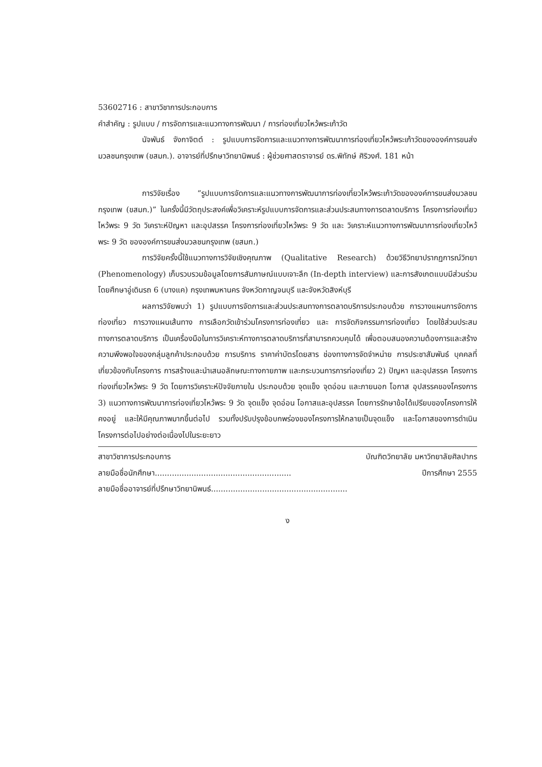53602716 : สาขาวิชาการประกอบการ
คำสำคัญ : รูปแบบ / การจัดการและแนวทางการพัฒนา / การท่องเที่ยวไหว้พระเก้าวัด
นัจพันธ์ จังกาจิตต์ : รูปแบบการจัดการและแนวทางการพัฒนาการท่องเที่ยวไหว้พระเก้าวัดขององค์การขนส่งมวลชนกรุงเทพ (ขสมก.). อาจารย์ที่ปรึกษาวิทยานิพนธ์ : ผู้ช่วยศาสตราจารย์ ดร.พิทักษ์ ศิริวงศ์. 181 หน้า
การวิจัยเรื่อง “รูปแบบการจัดการและแนวทางการพัฒนาการท่องเที่ยวไหว้พระเก้าวัดขององค์การขนส่งมวลชนกรุงเทพ (ขสมก.)” ในครั้งนี้มีวัตถุประสงค์เพื่อวิเคราะห์รูปแบบการจัดการและส่วนประสมทางการตลาดบริการ โครงการท่องเที่ยวไหว้พระ 9 วัด วิเคราะห์ปัญหา และอุปสรรค โครงการท่องเที่ยวไหว้พระ 9 วัด และ วิเคราะห์แนวทางการพัฒนาการท่องเที่ยวไหว้พระ 9 วัด ขององค์การขนส่งมวลชนกรุงเทพ (ขสมก.)
การวิจัยครั้งนี้ใช้แนวทางการวิจัยเชิงคุณภาพ (Qualitative Research) ด้วยวิธีวิทยาปรากฏการณ์วิทยา (Phenomenology) เก็บรวบรวมข้อมูลโดยการสัมภาษณ์แบบเจาะลึก (In-depth interview) และการสังเกตแบบมีส่วนร่วม โดยศึกษาอู่เดินรถ 6 (บางแค) กรุงเทพมหานคร จังหวัดกาญจนบุรี และจังหวัดสิงห์บุรี
ผลการวิจัยพบว่า 1) รูปแบบการจัดการและส่วนประสมทางการตลาดบริการประกอบด้วย การวางแผนการจัดการท่องเที่ยว การวางแผนเส้นทาง การเลือกวัดเข้าร่วมโครงการท่องเที่ยว และ การจัดกิจกรรมการท่องเที่ยว โดยใช้ส่วนประสมทางการตลาดบริการ เป็นเครื่องมือในการวิเคราะห์ทางการตลาดบริการที่สามารถควบคุมได้ เพื่อตอบสนองความต้องการและสร้างความพึงพอใจของกลุ่มลูกค้าประกอบด้วย การบริการ ราคาค่าบัตรโดยสาร ช่องทางการจัดจำหน่าย การประชาสัมพันธ์ บุคคลที่เกี่ยวข้องกับโครงการ การสร้างและนำเสนอลักษณะทางกายภาพ และกระบวนการการท่องเที่ยว 2) ปัญหา และอุปสรรค โครงการท่องเที่ยวไหว้พระ 9 วัด โดยการวิเคราะห์ปัจจัยภายใน ประกอบด้วย จุดแข็ง จุดอ่อน และภายนอก โอกาส อุปสรรคของโครงการ 3) แนวทางการพัฒนาการท่องเที่ยวไหว้พระ 9 วัด จุดแข็ง จุดอ่อน โอกาสและอุปสรรค โดยการรักษาข้อได้เปรียบของโครงการให้คงอยู่ และให้มีคุณภาพมากขึ้นต่อไป รวมทั้งปรับปรุงข้อบกพร่องของโครงการให้กลายเป็นจุดแข็ง และโอกาสของการดำเนินโครงการต่อไปอย่างต่อเนื่องไปในระยะยาว
สาขาวิชาการประกอบการ บัณฑิตวิทยาลัย มหาวิทยาลัยศิลปากร
ลายมือชื่อนักศึกษา........................................................ ปีการศึกษา 2555
ลายมือชื่ออาจารย์ที่ปรึกษาวิทยานิพนธ์........................................................
ง